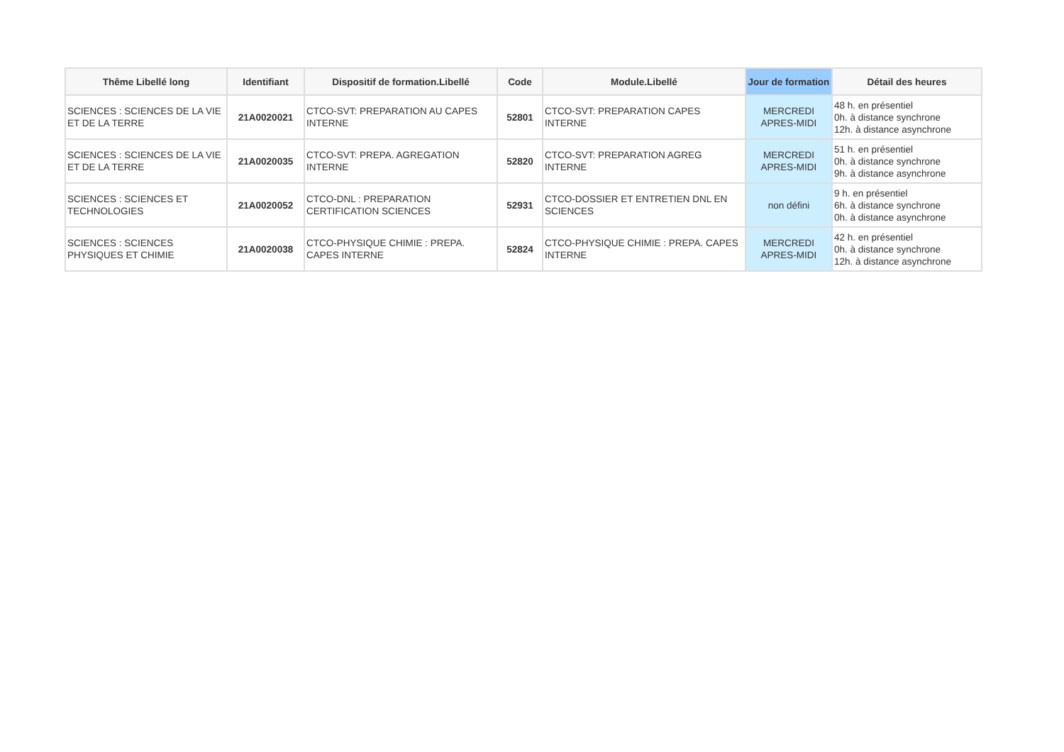| Thême Libellé long | Identifiant | Dispositif de formation.Libellé | Code | Module.Libellé | Jour de formation | Détail des heures |
| --- | --- | --- | --- | --- | --- | --- |
| SCIENCES : SCIENCES DE LA VIE ET DE LA TERRE | 21A0020021 | CTCO-SVT: PREPARATION AU CAPES INTERNE | 52801 | CTCO-SVT: PREPARATION CAPES INTERNE | MERCREDI APRES-MIDI | 48 h. en présentiel 0h. à distance synchrone 12h. à distance asynchrone |
| SCIENCES : SCIENCES DE LA VIE ET DE LA TERRE | 21A0020035 | CTCO-SVT: PREPA. AGREGATION INTERNE | 52820 | CTCO-SVT: PREPARATION AGREG INTERNE | MERCREDI APRES-MIDI | 51 h. en présentiel 0h. à distance synchrone 9h. à distance asynchrone |
| SCIENCES : SCIENCES ET TECHNOLOGIES | 21A0020052 | CTCO-DNL : PREPARATION CERTIFICATION SCIENCES | 52931 | CTCO-DOSSIER ET ENTRETIEN DNL EN SCIENCES | non défini | 9 h. en présentiel 6h. à distance synchrone 0h. à distance asynchrone |
| SCIENCES : SCIENCES PHYSIQUES ET CHIMIE | 21A0020038 | CTCO-PHYSIQUE CHIMIE : PREPA. CAPES INTERNE | 52824 | CTCO-PHYSIQUE CHIMIE : PREPA. CAPES INTERNE | MERCREDI APRES-MIDI | 42 h. en présentiel 0h. à distance synchrone 12h. à distance asynchrone |